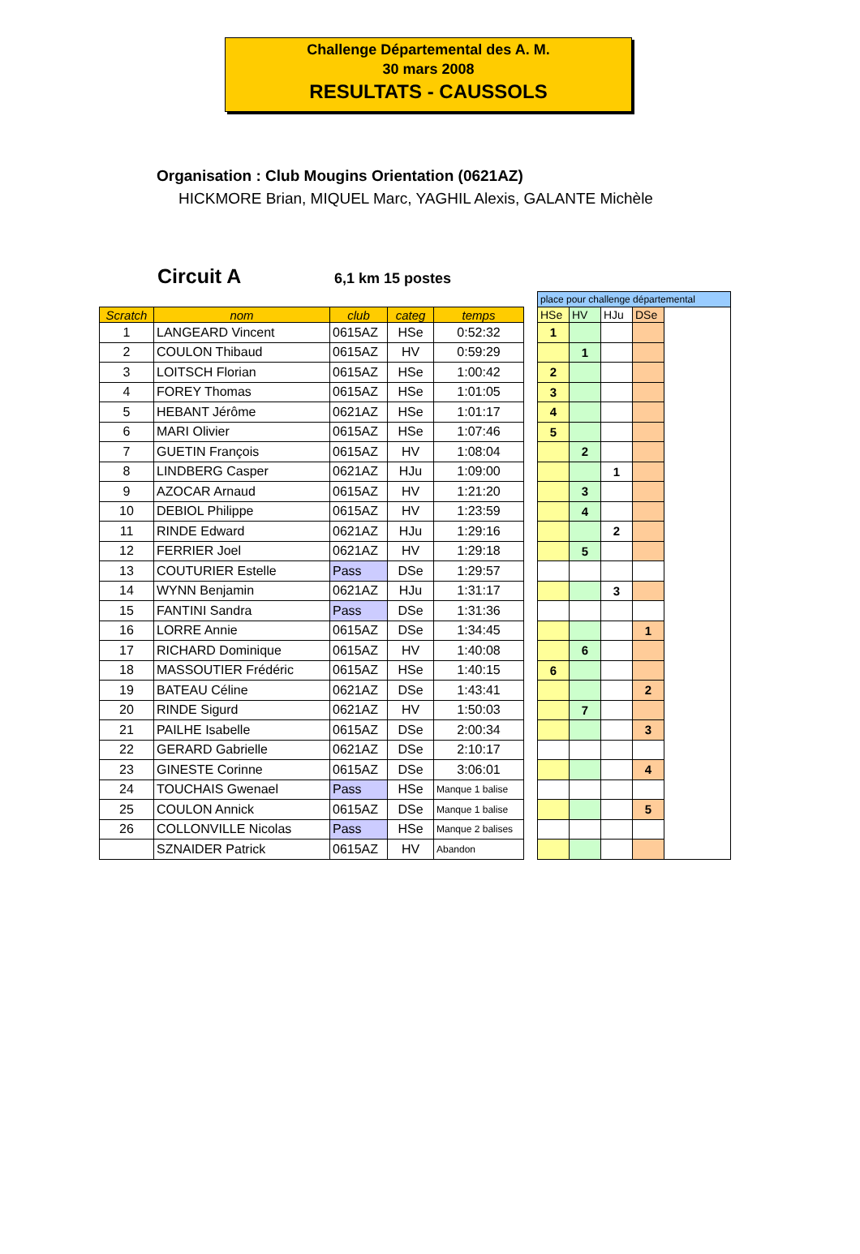Challenge Départemental des A. M.
30 mars 2008
RESULTATS - CAUSSOLS
Organisation : Club Mougins Orientation (0621AZ)
HICKMORE Brian, MIQUEL Marc, YAGHIL Alexis, GALANTE Michèle
Circuit A 6,1 km 15 postes
| Scratch | nom | club | categ | temps |
| --- | --- | --- | --- | --- |
| 1 | LANGEARD Vincent | 0615AZ | HSe | 0:52:32 |
| 2 | COULON Thibaud | 0615AZ | HV | 0:59:29 |
| 3 | LOITSCH Florian | 0615AZ | HSe | 1:00:42 |
| 4 | FOREY Thomas | 0615AZ | HSe | 1:01:05 |
| 5 | HEBANT Jérôme | 0621AZ | HSe | 1:01:17 |
| 6 | MARI Olivier | 0615AZ | HSe | 1:07:46 |
| 7 | GUETIN François | 0615AZ | HV | 1:08:04 |
| 8 | LINDBERG Casper | 0621AZ | HJu | 1:09:00 |
| 9 | AZOCAR Arnaud | 0615AZ | HV | 1:21:20 |
| 10 | DEBIOL Philippe | 0615AZ | HV | 1:23:59 |
| 11 | RINDE Edward | 0621AZ | HJu | 1:29:16 |
| 12 | FERRIER Joel | 0621AZ | HV | 1:29:18 |
| 13 | COUTURIER Estelle | Pass | DSe | 1:29:57 |
| 14 | WYNN Benjamin | 0621AZ | HJu | 1:31:17 |
| 15 | FANTINI Sandra | Pass | DSe | 1:31:36 |
| 16 | LORRE Annie | 0615AZ | DSe | 1:34:45 |
| 17 | RICHARD Dominique | 0615AZ | HV | 1:40:08 |
| 18 | MASSOUTIER Frédéric | 0615AZ | HSe | 1:40:15 |
| 19 | BATEAU Céline | 0621AZ | DSe | 1:43:41 |
| 20 | RINDE Sigurd | 0621AZ | HV | 1:50:03 |
| 21 | PAILHE Isabelle | 0615AZ | DSe | 2:00:34 |
| 22 | GERARD Gabrielle | 0621AZ | DSe | 2:10:17 |
| 23 | GINESTE Corinne | 0615AZ | DSe | 3:06:01 |
| 24 | TOUCHAIS Gwenael | Pass | HSe | Manque 1 balise |
| 25 | COULON Annick | 0615AZ | DSe | Manque 1 balise |
| 26 | COLLONVILLE Nicolas | Pass | HSe | Manque 2 balises |
| | SZNAIDER Patrick | 0615AZ | HV | Abandon |
| place pour challenge départemental | | | | |
| HSe | HV | HJu | DSe | |
| 1 | | | | |
| | 1 | | | |
| 2 | | | | |
| 3 | | | | |
| 4 | | | | |
| 5 | | | | |
| | 2 | | | |
| | | 1 | | |
| | 3 | | | |
| | 4 | | | |
| | | 2 | | |
| | 5 | | | |
| | | 3 | | |
| | | | 1 | |
| | 6 | | | |
| 6 | | | | |
| | | | 2 | |
| | 7 | | | |
| | | | 3 | |
| | | | 4 | |
| | | | 5 | |